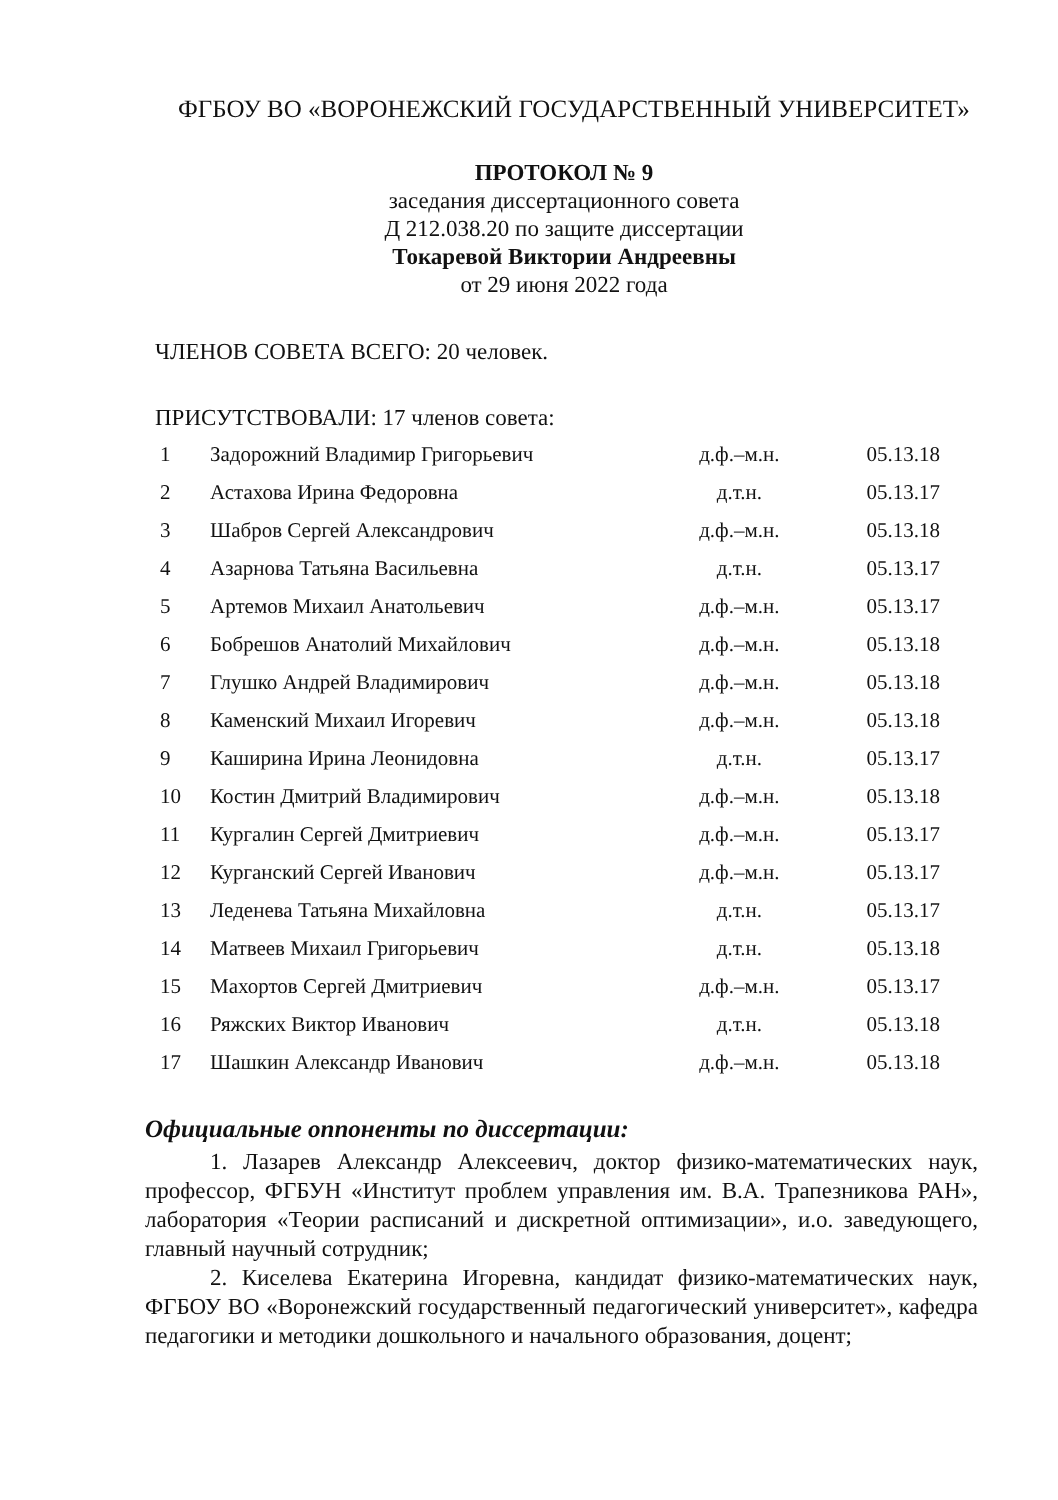ФГБОУ ВО «ВОРОНЕЖСКИЙ ГОСУДАРСТВЕННЫЙ УНИВЕРСИТЕТ»
ПРОТОКОЛ № 9
заседания диссертационного совета
Д 212.038.20 по защите диссертации
Токаревой Виктории Андреевны
от 29 июня 2022 года
ЧЛЕНОВ СОВЕТА ВСЕГО: 20 человек.
ПРИСУТСТВОВАЛИ: 17 членов совета:
| 1 | Задорожний Владимир Григорьевич | д.ф.–м.н. | 05.13.18 |
| 2 | Астахова Ирина Федоровна | д.т.н. | 05.13.17 |
| 3 | Шабров Сергей Александрович | д.ф.–м.н. | 05.13.18 |
| 4 | Азарнова Татьяна Васильевна | д.т.н. | 05.13.17 |
| 5 | Артемов Михаил Анатольевич | д.ф.–м.н. | 05.13.17 |
| 6 | Бобрешов Анатолий Михайлович | д.ф.–м.н. | 05.13.18 |
| 7 | Глушко Андрей Владимирович | д.ф.–м.н. | 05.13.18 |
| 8 | Каменский Михаил Игоревич | д.ф.–м.н. | 05.13.18 |
| 9 | Каширина Ирина Леонидовна | д.т.н. | 05.13.17 |
| 10 | Костин Дмитрий Владимирович | д.ф.–м.н. | 05.13.18 |
| 11 | Кургалин Сергей Дмитриевич | д.ф.–м.н. | 05.13.17 |
| 12 | Курганский Сергей Иванович | д.ф.–м.н. | 05.13.17 |
| 13 | Леденева Татьяна Михайловна | д.т.н. | 05.13.17 |
| 14 | Матвеев Михаил Григорьевич | д.т.н. | 05.13.18 |
| 15 | Махортов Сергей Дмитриевич | д.ф.–м.н. | 05.13.17 |
| 16 | Ряжских Виктор Иванович | д.т.н. | 05.13.18 |
| 17 | Шашкин Александр Иванович | д.ф.–м.н. | 05.13.18 |
Официальные оппоненты по диссертации:
1. Лазарев Александр Алексеевич, доктор физико-математических наук, профессор, ФГБУН «Институт проблем управления им. В.А. Трапезникова РАН», лаборатория «Теории расписаний и дискретной оптимизации», и.о. заведующего, главный научный сотрудник;
2. Киселева Екатерина Игоревна, кандидат физико-математических наук, ФГБОУ ВО «Воронежский государственный педагогический университет», кафедра педагогики и методики дошкольного и начального образования, доцент;